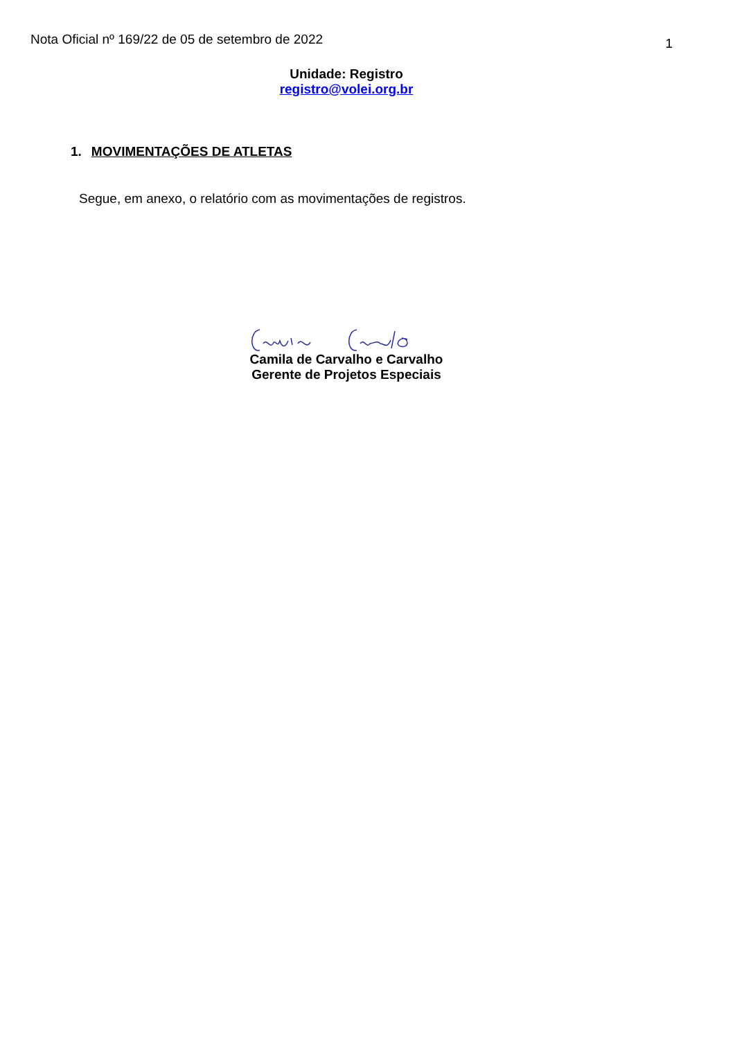Nota Oficial nº 169/22 de 05 de setembro de 2022 1
Unidade: Registro
registro@volei.org.br
1. MOVIMENTAÇÕES DE ATLETAS
Segue, em anexo, o relatório com as movimentações de registros.
Camila de Carvalho e Carvalho
Gerente de Projetos Especiais